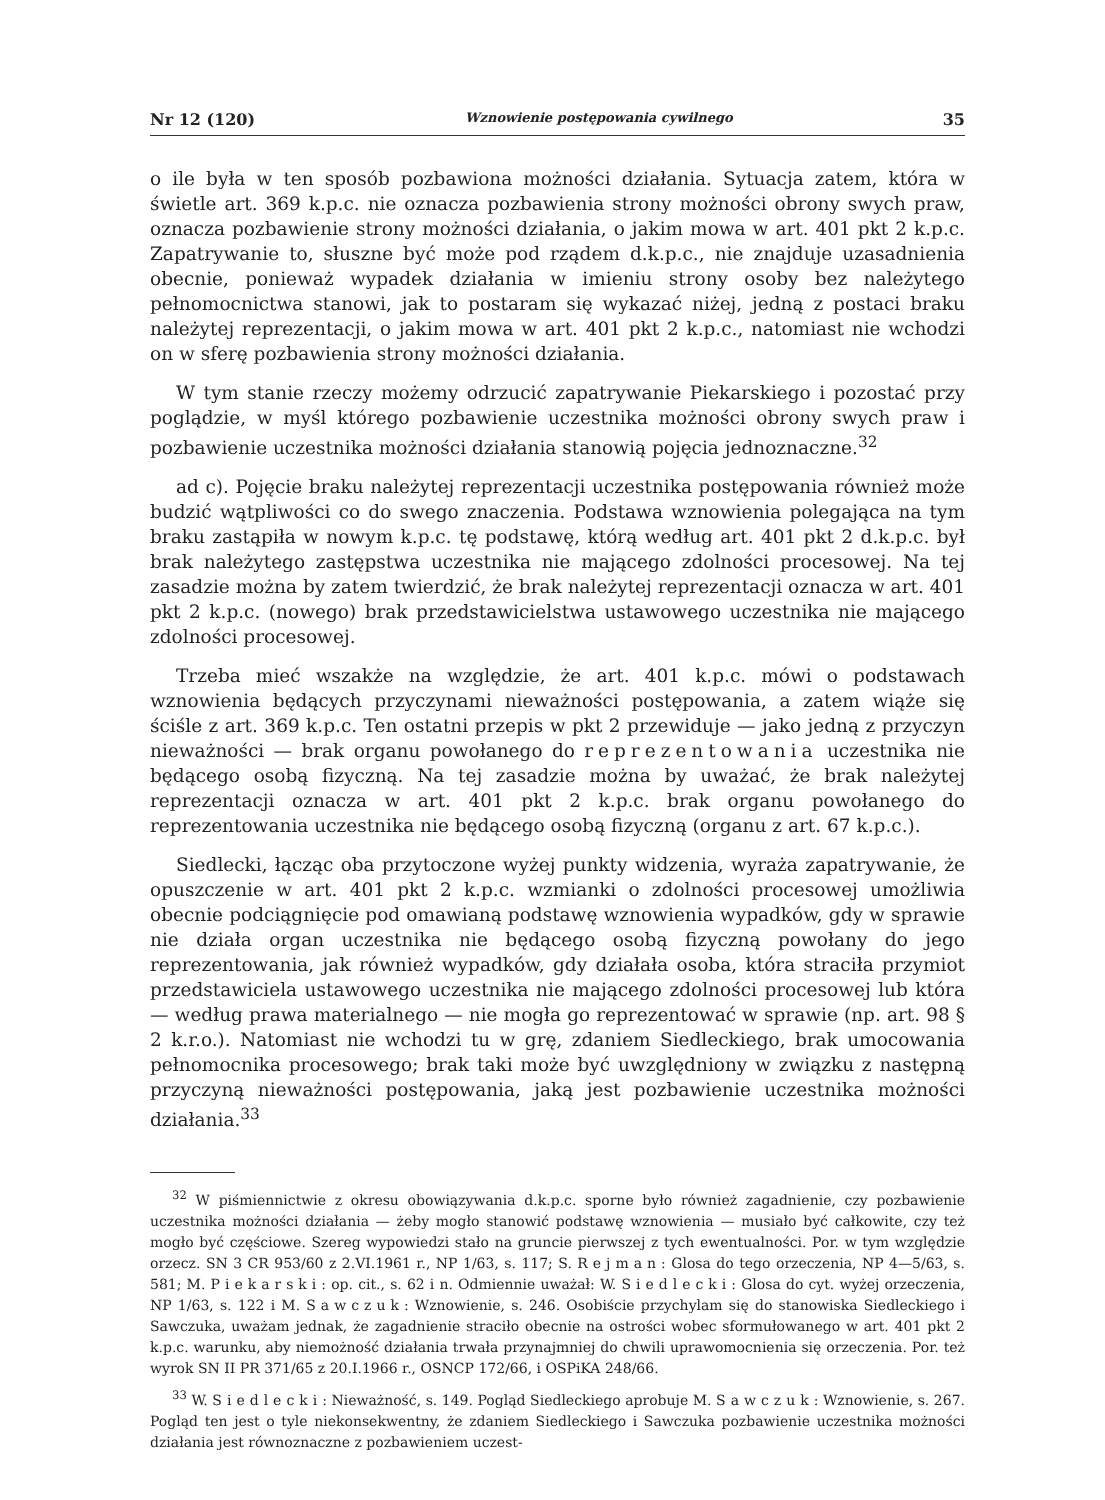Nr 12 (120) Wznowienie postępowania cywilnego 35
o ile była w ten sposób pozbawiona możności działania. Sytuacja zatem, która w świetle art. 369 k.p.c. nie oznacza pozbawienia strony możności obrony swych praw, oznacza pozbawienie strony możności działania, o jakim mowa w art. 401 pkt 2 k.p.c. Zapatrywanie to, słuszne być może pod rządem d.k.p.c., nie znajduje uzasadnienia obecnie, ponieważ wypadek działania w imieniu strony osoby bez należytego pełnomocnictwa stanowi, jak to postaram się wykazać niżej, jedną z postaci braku należytej reprezentacji, o jakim mowa w art. 401 pkt 2 k.p.c., natomiast nie wchodzi on w sferę pozbawienia strony możności działania.
W tym stanie rzeczy możemy odrzucić zapatrywanie Piekarskiego i pozostać przy poglądzie, w myśl którego pozbawienie uczestnika możności obrony swych praw i pozbawienie uczestnika możności działania stanowią pojęcia jednoznaczne.<sup>32</sup>
ad c). Pojęcie braku należytej reprezentacji uczestnika postępowania również może budzić wątpliwości co do swego znaczenia. Podstawa wznowienia polegająca na tym braku zastąpiła w nowym k.p.c. tę podstawę, którą według art. 401 pkt 2 d.k.p.c. był brak należytego zastępstwa uczestnika nie mającego zdolności procesowej. Na tej zasadzie można by zatem twierdzić, że brak należytej reprezentacji oznacza w art. 401 pkt 2 k.p.c. (nowego) brak przedstawicielstwa ustawowego uczestnika nie mającego zdolności procesowej.
Trzeba mieć wszakże na względzie, że art. 401 k.p.c. mówi o podstawach wznowienia będących przyczynami nieważności postępowania, a zatem wiąże się ściśle z art. 369 k.p.c. Ten ostatni przepis w pkt 2 przewiduje — jako jedną z przyczyn nieważności — brak organu powołanego do reprezentowania uczestnika nie będącego osobą fizyczną. Na tej zasadzie można by uważać, że brak należytej reprezentacji oznacza w art. 401 pkt 2 k.p.c. brak organu powołanego do reprezentowania uczestnika nie będącego osobą fizyczną (organu z art. 67 k.p.c.).
Siedlecki, łącząc oba przytoczone wyżej punkty widzenia, wyraża zapatrywanie, że opuszczenie w art. 401 pkt 2 k.p.c. wzmianki o zdolności procesowej umożliwia obecnie podciągnięcie pod omawianą podstawę wznowienia wypadków, gdy w sprawie nie działa organ uczestnika nie będącego osobą fizyczną powołany do jego reprezentowania, jak również wypadków, gdy działała osoba, która straciła przymiot przedstawiciela ustawowego uczestnika nie mającego zdolności procesowej lub która — według prawa materialnego — nie mogła go reprezentować w sprawie (np. art. 98 § 2 k.r.o.). Natomiast nie wchodzi tu w grę, zdaniem Siedleckiego, brak umocowania pełnomocnika procesowego; brak taki może być uwzględniony w związku z następną przyczyną nieważności postępowania, jaką jest pozbawienie uczestnika możności działania.<sup>33</sup>
<sup>32</sup> W piśmiennictwie z okresu obowiązywania d.k.p.c. sporne było również zagadnienie, czy pozbawienie uczestnika możności działania — żeby mogło stanowić podstawę wznowienia — musiało być całkowite, czy też mogło być częściowe. Szereg wypowiedzi stało na gruncie pierwszej z tych ewentualności. Por. w tym względzie orzecz. SN 3 CR 953/60 z 2.VI.1961 r., NP 1/63, s. 117; S. Rejman: Glosa do tego orzeczenia, NP 4—5/63, s. 581; M. Piekarski: op. cit., s. 62 i n. Odmiennie uważał: W. Siedlecki: Glosa do cyt. wyżej orzeczenia, NP 1/63, s. 122 i M. Sawczuk: Wznowienie, s. 246. Osobiście przychylam się do stanowiska Siedleckiego i Sawczuka, uważam jednak, że zagadnienie straciło obecnie na ostrości wobec sformułowanego w art. 401 pkt 2 k.p.c. warunku, aby niemożność działania trwała przynajmniej do chwili uprawomocnienia się orzeczenia. Por. też wyrok SN II PR 371/65 z 20.I.1966 r., OSNCP 172/66, i OSPiKA 248/66.
<sup>33</sup> W. Siedlecki: Nieważność, s. 149. Pogląd Siedleckiego aprobuje M. Sawczuk: Wznowienie, s. 267. Pogląd ten jest o tyle niekonsekwentny, że zdaniem Siedleckiego i Sawczuka pozbawienie uczestnika możności działania jest równoznaczne z pozbawieniem uczest-